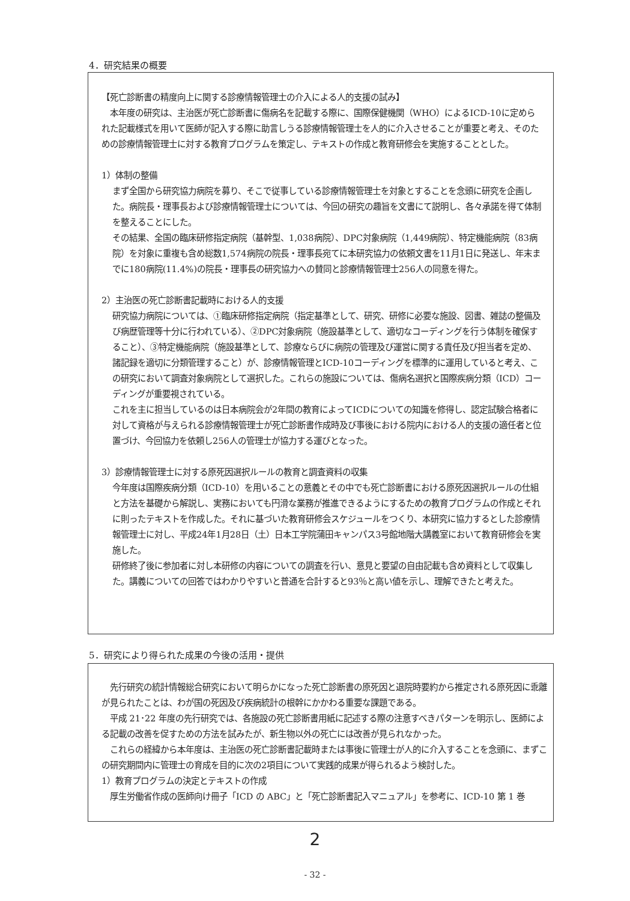4．研究結果の概要
【死亡診断書の精度向上に関する診療情報管理士の介入による人的支援の試み】
　本年度の研究は、主治医が死亡診断書に傷病名を記載する際に、国際保健機関（WHO）によるICD-10に定められた記載様式を用いて医師が記入する際に助言しうる診療情報管理士を人的に介入させることが重要と考え、そのための診療情報管理士に対する教育プログラムを策定し、テキストの作成と教育研修会を実施することとした。
1）体制の整備
まず全国から研究協力病院を募り、そこで従事している診療情報管理士を対象とすることを念頭に研究を企画した。病院長・理事長および診療情報管理士については、今回の研究の趣旨を文書にて説明し、各々承諾を得て体制を整えることにした。
その結果、全国の臨床研修指定病院（基幹型、1,038病院）、DPC対象病院（1,449病院）、特定機能病院（83病院）を対象に重複も含め総数1,574病院の院長・理事長宛てに本研究協力の依頼文書を11月1日に発送し、年末までに180病院(11.4%)の院長・理事長の研究協力への賛同と診療情報管理士256人の同意を得た。
2）主治医の死亡診断書記載時における人的支援
研究協力病院については、①臨床研修指定病院（指定基準として、研究、研修に必要な施設、図書、雑誌の整備及び病歴管理等十分に行われている）、②DPC対象病院（施設基準として、適切なコーディングを行う体制を確保すること）、③特定機能病院（施設基準として、診療ならびに病院の管理及び運営に関する責任及び担当者を定め、諸記録を適切に分類管理すること）が、診療情報管理とICD-10コーディングを標準的に運用していると考え、この研究において調査対象病院として選択した。これらの施設については、傷病名選択と国際疾病分類（ICD）コーディングが重要視されている。
これを主に担当しているのは日本病院会が2年間の教育によってICDについての知識を修得し、認定試験合格者に対して資格が与えられる診療情報管理士が死亡診断書作成時及び事後における院内における人的支援の適任者と位置づけ、今回協力を依頼し256人の管理士が協力する運びとなった。
3）診療情報管理士に対する原死因選択ルールの教育と調査資料の収集
今年度は国際疾病分類（ICD-10）を用いることの意義とその中でも死亡診断書における原死因選択ルールの仕組と方法を基礎から解説し、実務においても円滑な業務が推進できるようにするための教育プログラムの作成とそれに則ったテキストを作成した。それに基づいた教育研修会スケジュールをつくり、本研究に協力するとした診療情報管理士に対し、平成24年1月28日（土）日本工学院蒲田キャンパス3号館地階大講義室において教育研修会を実施した。
研修終了後に参加者に対し本研修の内容についての調査を行い、意見と要望の自由記載も含め資料として収集した。講義についての回答ではわかりやすいと普通を合計すると93％と高い値を示し、理解できたと考えた。
5．研究により得られた成果の今後の活用・提供
　先行研究の統計情報総合研究において明らかになった死亡診断書の原死因と退院時要約から推定される原死因に乖離が見られたことは、わが国の死因及び疾病統計の根幹にかかわる重要な課題である。
　平成 21･22 年度の先行研究では、各施設の死亡診断書用紙に記述する際の注意すべきパターンを明示し、医師による記載の改善を促すための方法を試みたが、新生物以外の死亡には改善が見られなかった。
　これらの経緯から本年度は、主治医の死亡診断書記載時または事後に管理士が人的に介入することを念頭に、まずこの研究期間内に管理士の育成を目的に次の2項目について実践的成果が得られるよう検討した。
1）教育プログラムの決定とテキストの作成
　厚生労働省作成の医師向け冊子「ICD の ABC」と「死亡診断書記入マニュアル」を参考に、ICD-10 第 1 巻
2
- 32 -